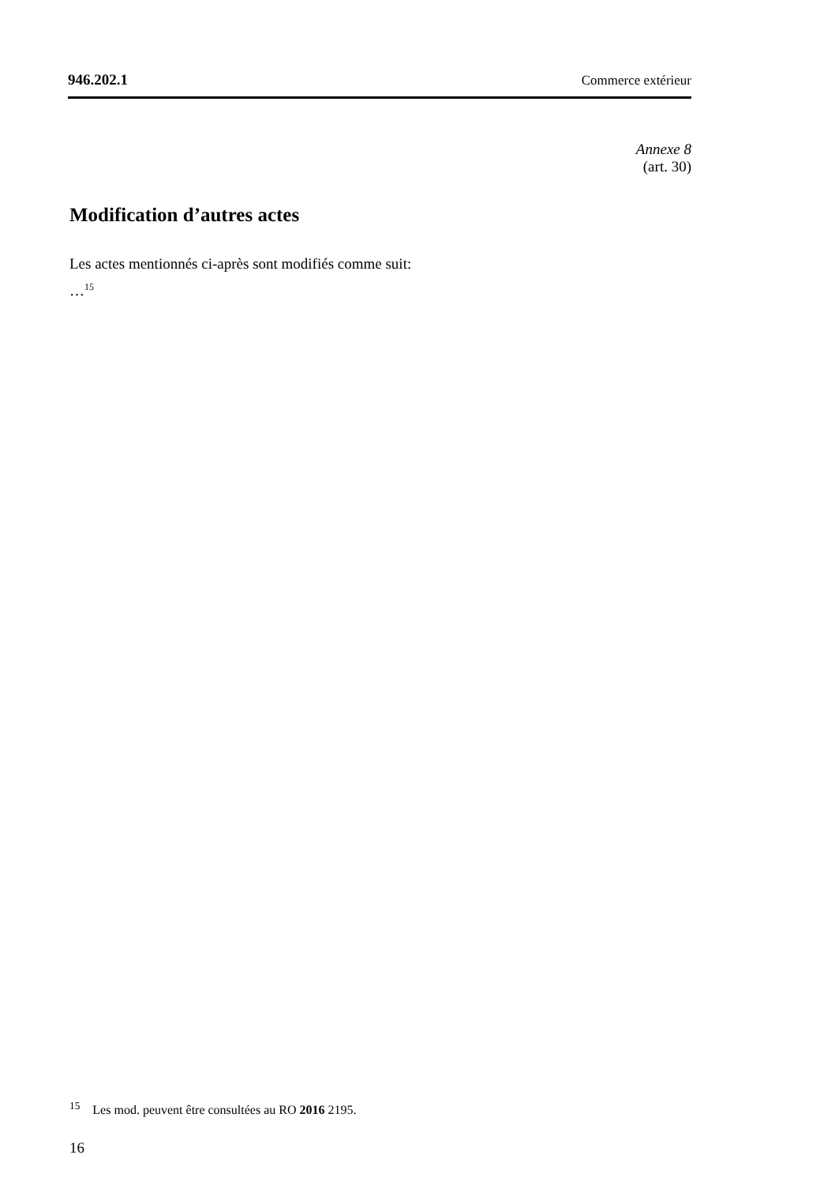946.202.1 Commerce extérieur
Annexe 8
(art. 30)
Modification d’autres actes
Les actes mentionnés ci-après sont modifiés comme suit:
…<sup>15</sup>
<sup>15</sup> Les mod. peuvent être consultées au RO 2016 2195.
16